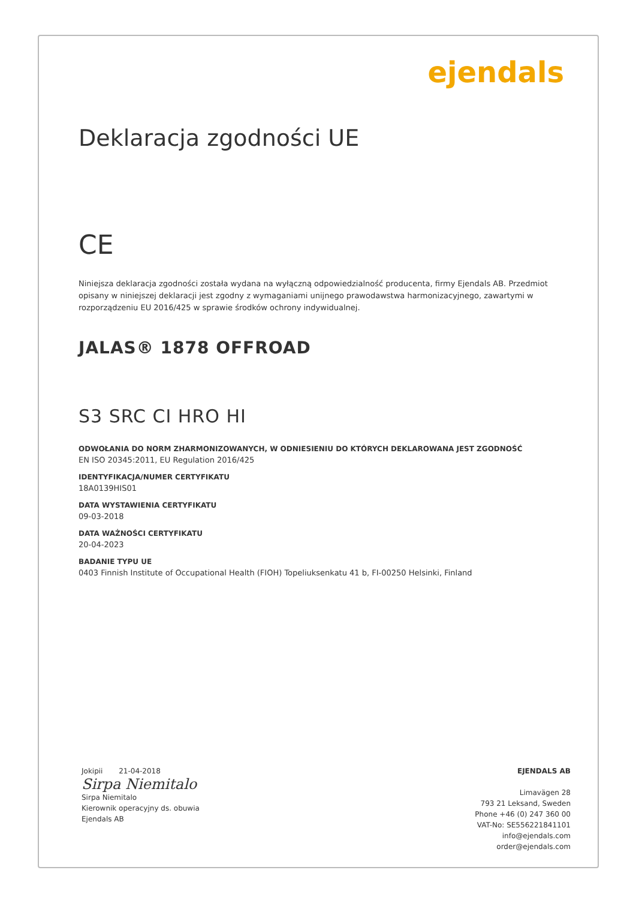ejendals
Deklaracja zgodności UE
CE
Niniejsza deklaracja zgodności została wydana na wyłączną odpowiedzialność producenta, firmy Ejendals AB. Przedmiot opisany w niniejszej deklaracji jest zgodny z wymaganiami unijnego prawodawstwa harmonizacyjnego, zawartymi w rozporządzeniu EU 2016/425 w sprawie środków ochrony indywidualnej.
JALAS® 1878 OFFROAD
S3 SRC CI HRO HI
ODWOŁANIA DO NORM ZHARMONIZOWANYCH, W ODNIESIENIU DO KTÓRYCH DEKLAROWANA JEST ZGODNOŚĆ
EN ISO 20345:2011, EU Regulation 2016/425
IDENTYFIKACJA/NUMER CERTYFIKATU
18A0139HIS01
DATA WYSTAWIENIA CERTYFIKATU
09-03-2018
DATA WAŻNOŚCI CERTYFIKATU
20-04-2023
BADANIE TYPU UE
0403 Finnish Institute of Occupational Health (FIOH) Topeliuksenkatu 41 b, FI-00250 Helsinki, Finland
Jokipii 21-04-2018
Sirpa Niemitalo
Sirpa Niemitalo
Kierownik operacyjny ds. obuwia
Ejendals AB
EJENDALS AB
Limavägen 28
793 21 Leksand, Sweden
Phone +46 (0) 247 360 00
VAT-No: SE556221841101
info@ejendals.com
order@ejendals.com